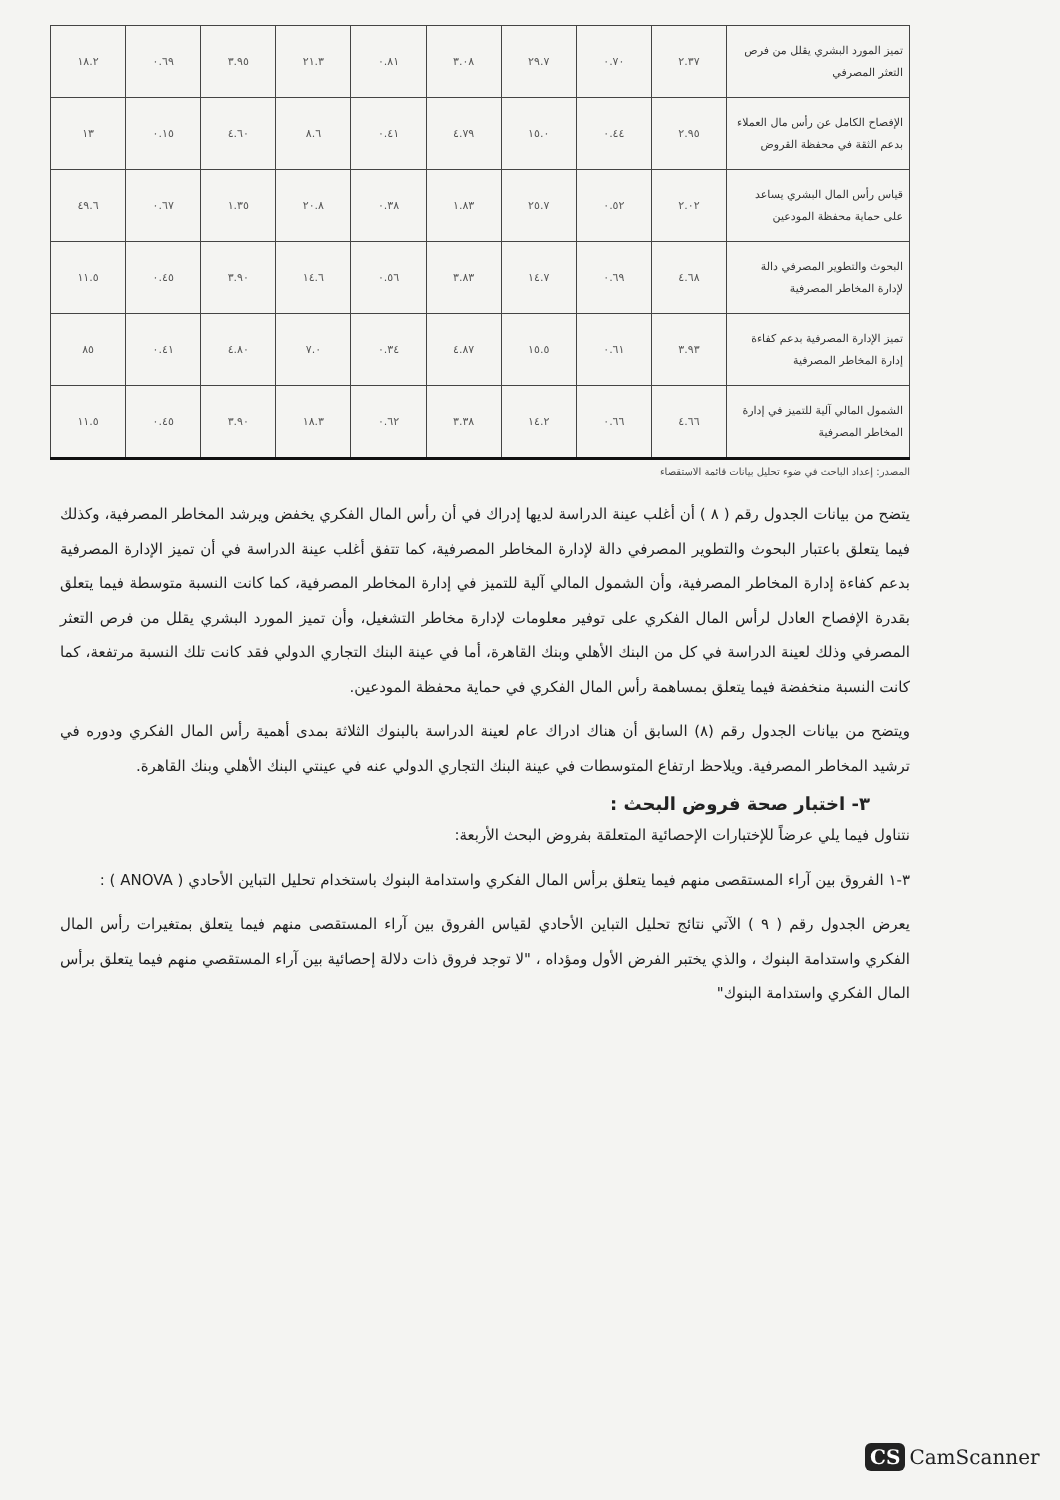| تميز المورد البشري يقلل من فرص التعثر المصرفي | ٢.٣٧ | ٠.٧٠ | ٢٩.٧ | ٣.٠٨ | ٠.٨١ | ٢١.٣ | ٣.٩٥ | ٠.٦٩ | ١٨.٢ |
| الإفصاح الكامل عن رأس مال العملاء بدعم الثقة في محفظة القروض | ٢.٩٥ | ٠.٤٤ | ١٥.٠ | ٤.٧٩ | ٠.٤١ | ٨.٦ | ٤.٦٠ | ٠.١٥ | ١٣ |
| قياس رأس المال البشري يساعد على حماية محفظة المودعين | ٢.٠٢ | ٠.٥٢ | ٢٥.٧ | ١.٨٣ | ٠.٣٨ | ٢٠.٨ | ١.٣٥ | ٠.٦٧ | ٤٩.٦ |
| البحوث والتطوير المصرفي دالة لإدارة المخاطر المصرفية | ٤.٦٨ | ٠.٦٩ | ١٤.٧ | ٣.٨٣ | ٠.٥٦ | ١٤.٦ | ٣.٩٠ | ٠.٤٥ | ١١.٥ |
| تميز الإدارة المصرفية بدعم كفاءة إدارة المخاطر المصرفية | ٣.٩٣ | ٠.٦١ | ١٥.٥ | ٤.٨٧ | ٠.٣٤ | ٧.٠ | ٤.٨٠ | ٠.٤١ | ٨٥ |
| الشمول المالي آلية للتميز في إدارة المخاطر المصرفية | ٤.٦٦ | ٠.٦٦ | ١٤.٢ | ٣.٣٨ | ٠.٦٢ | ١٨.٣ | ٣.٩٠ | ٠.٤٥ | ١١.٥ |
المصدر: إعداد الباحث في ضوء تحليل بيانات قائمة الاستقصاء
يتضح من بيانات الجدول رقم ( ٨ ) أن أغلب عينة الدراسة لديها إدراك في أن رأس المال الفكري يخفض ويرشد المخاطر المصرفية، وكذلك فيما يتعلق باعتبار البحوث والتطوير المصرفي دالة لإدارة المخاطر المصرفية، كما تتفق أغلب عينة الدراسة في أن تميز الإدارة المصرفية بدعم كفاءة إدارة المخاطر المصرفية، وأن الشمول المالي آلية للتميز في إدارة المخاطر المصرفية، كما كانت النسبة متوسطة فيما يتعلق بقدرة الإفصاح العادل لرأس المال الفكري على توفير معلومات لإدارة مخاطر التشغيل، وأن تميز المورد البشري يقلل من فرص التعثر المصرفي وذلك لعينة الدراسة في كل من البنك الأهلي وبنك القاهرة، أما في عينة البنك التجاري الدولي فقد كانت تلك النسبة مرتفعة، كما كانت النسبة منخفضة فيما يتعلق بمساهمة رأس المال الفكري في حماية محفظة المودعين.
ويتضح من بيانات الجدول رقم (٨) السابق أن هناك ادراك عام لعينة الدراسة بالبنوك الثلاثة بمدى أهمية رأس المال الفكري ودوره في ترشيد المخاطر المصرفية. ويلاحظ ارتفاع المتوسطات في عينة البنك التجاري الدولي عنه في عينتي البنك الأهلي وبنك القاهرة.
٣- اختبار صحة فروض البحث :
نتناول فيما يلي عرضاً للإختبارات الإحصائية المتعلقة بفروض البحث الأربعة:
٣-١ الفروق بين آراء المستقصى منهم فيما يتعلق برأس المال الفكري واستدامة البنوك باستخدام تحليل التباين الأحادي ( ANOVA ) :
يعرض الجدول رقم ( ٩ ) الآتي نتائج تحليل التباين الأحادي لقياس الفروق بين آراء المستقصى منهم فيما يتعلق بمتغيرات رأس المال الفكري واستدامة البنوك ، والذي يختبر الفرض الأول ومؤداه ، "لا توجد فروق ذات دلالة إحصائية بين آراء المستقصي منهم فيما يتعلق برأس المال الفكري واستدامة البنوك"
CS CamScanner